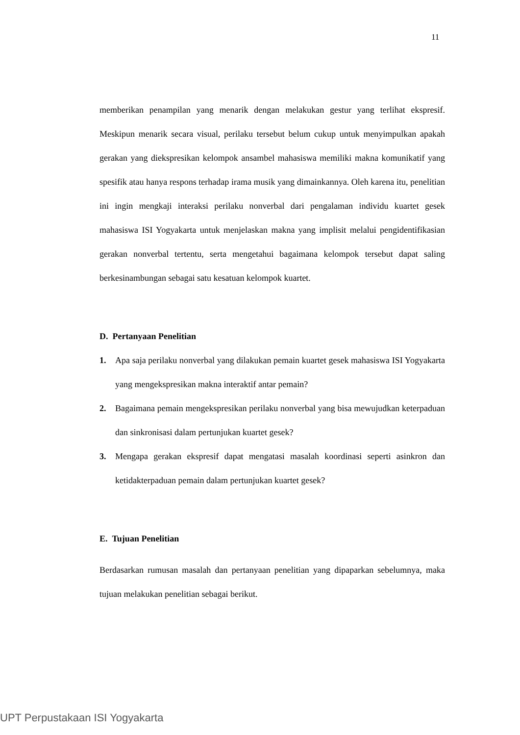11
memberikan penampilan yang menarik dengan melakukan gestur yang terlihat ekspresif. Meskipun menarik secara visual, perilaku tersebut belum cukup untuk menyimpulkan apakah gerakan yang diekspresikan kelompok ansambel mahasiswa memiliki makna komunikatif yang spesifik atau hanya respons terhadap irama musik yang dimainkannya. Oleh karena itu, penelitian ini ingin mengkaji interaksi perilaku nonverbal dari pengalaman individu kuartet gesek mahasiswa ISI Yogyakarta untuk menjelaskan makna yang implisit melalui pengidentifikasian gerakan nonverbal tertentu, serta mengetahui bagaimana kelompok tersebut dapat saling berkesinambungan sebagai satu kesatuan kelompok kuartet.
D. Pertanyaan Penelitian
1. Apa saja perilaku nonverbal yang dilakukan pemain kuartet gesek mahasiswa ISI Yogyakarta yang mengekspresikan makna interaktif antar pemain?
2. Bagaimana pemain mengekspresikan perilaku nonverbal yang bisa mewujudkan keterpaduan dan sinkronisasi dalam pertunjukan kuartet gesek?
3. Mengapa gerakan ekspresif dapat mengatasi masalah koordinasi seperti asinkron dan ketidakterpaduan pemain dalam pertunjukan kuartet gesek?
E. Tujuan Penelitian
Berdasarkan rumusan masalah dan pertanyaan penelitian yang dipaparkan sebelumnya, maka tujuan melakukan penelitian sebagai berikut.
UPT Perpustakaan ISI Yogyakarta